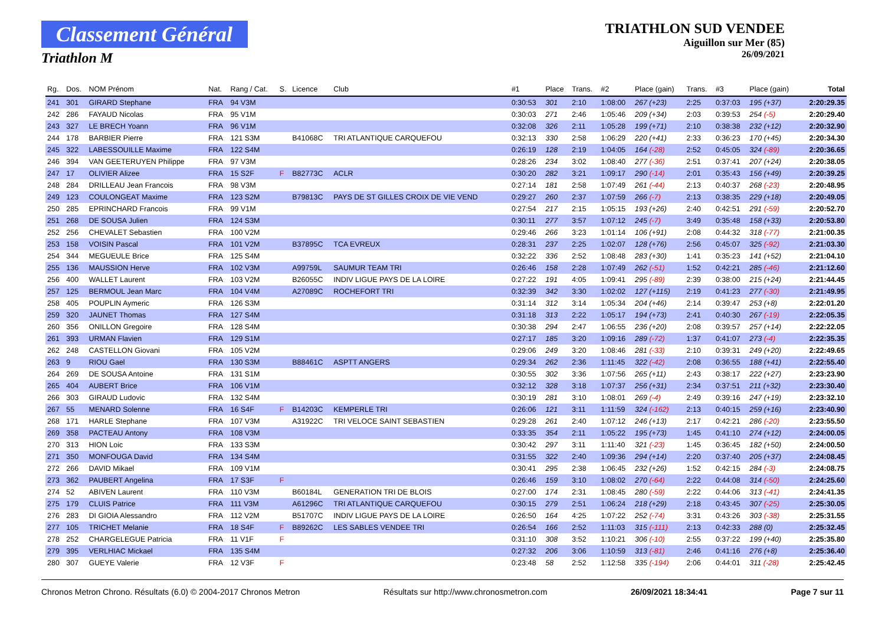Classement Général
Triathlon M
TRIATHLON SUD VENDEE
Aiguillon sur Mer (85)
26/09/2021
| Rg. | Dos. | NOM Prénom | Nat. | Rang / Cat. | S. | Licence | Club | #1 | Place | Trans. | #2 | Place (gain) | Trans. | #3 | Place (gain) | Total |
| --- | --- | --- | --- | --- | --- | --- | --- | --- | --- | --- | --- | --- | --- | --- | --- | --- |
| 241 | 301 | GIRARD Stephane | FRA | 94 V3M | | | | 0:30:53 | 301 | 2:10 | 1:08:00 | 267 (+23) | 2:25 | 0:37:03 | 195 (+37) | 2:20:29.35 |
| 242 | 286 | FAYAUD Nicolas | FRA | 95 V1M | | | | 0:30:03 | 271 | 2:46 | 1:05:46 | 209 (+34) | 2:03 | 0:39:53 | 254 (-5) | 2:20:29.40 |
| 243 | 327 | LE BRECH Yoann | FRA | 96 V1M | | | | 0:32:08 | 326 | 2:11 | 1:05:28 | 199 (+71) | 2:10 | 0:38:38 | 232 (+12) | 2:20:32.90 |
| 244 | 178 | BARBIER Pierre | FRA | 121 S3M | | B41068C | TRI ATLANTIQUE CARQUEFOU | 0:32:13 | 330 | 2:58 | 1:06:29 | 220 (+41) | 2:33 | 0:36:23 | 170 (+45) | 2:20:34.30 |
| 245 | 322 | LABESSOUILLE Maxime | FRA | 122 S4M | | | | 0:26:19 | 128 | 2:19 | 1:04:05 | 164 (-28) | 2:52 | 0:45:05 | 324 (-89) | 2:20:36.65 |
| 246 | 394 | VAN GEETERUYEN Philippe | FRA | 97 V3M | | | | 0:28:26 | 234 | 3:02 | 1:08:40 | 277 (-36) | 2:51 | 0:37:41 | 207 (+24) | 2:20:38.05 |
| 247 | 17 | OLIVIER Alizee | FRA | 15 S2F | F | B82773C | ACLR | 0:30:20 | 282 | 3:21 | 1:09:17 | 290 (-14) | 2:01 | 0:35:43 | 156 (+49) | 2:20:39.25 |
| 248 | 284 | DRILLEAU Jean Francois | FRA | 98 V3M | | | | 0:27:14 | 181 | 2:58 | 1:07:49 | 261 (-44) | 2:13 | 0:40:37 | 268 (-23) | 2:20:48.95 |
| 249 | 123 | COULONGEAT Maxime | FRA | 123 S2M | | B79813C | PAYS DE ST GILLES CROIX DE VIE VEND | 0:29:27 | 260 | 2:37 | 1:07:59 | 266 (-7) | 2:13 | 0:38:35 | 229 (+18) | 2:20:49.05 |
| 250 | 285 | EPRINCHARD Francois | FRA | 99 V1M | | | | 0:27:54 | 217 | 2:15 | 1:05:15 | 193 (+26) | 2:40 | 0:42:51 | 291 (-59) | 2:20:52.70 |
| 251 | 268 | DE SOUSA Julien | FRA | 124 S3M | | | | 0:30:11 | 277 | 3:57 | 1:07:12 | 245 (-7) | 3:49 | 0:35:48 | 158 (+33) | 2:20:53.80 |
| 252 | 256 | CHEVALET Sebastien | FRA | 100 V2M | | | | 0:29:46 | 266 | 3:23 | 1:01:14 | 106 (+91) | 2:08 | 0:44:32 | 318 (-77) | 2:21:00.35 |
| 253 | 158 | VOISIN Pascal | FRA | 101 V2M | | B37895C | TCA EVREUX | 0:28:31 | 237 | 2:25 | 1:02:07 | 128 (+76) | 2:56 | 0:45:07 | 325 (-92) | 2:21:03.30 |
| 254 | 344 | MEGUEULE Brice | FRA | 125 S4M | | | | 0:32:22 | 336 | 2:52 | 1:08:48 | 283 (+30) | 1:41 | 0:35:23 | 141 (+52) | 2:21:04.10 |
| 255 | 136 | MAUSSION Herve | FRA | 102 V3M | | A99759L | SAUMUR TEAM TRI | 0:26:46 | 158 | 2:28 | 1:07:49 | 262 (-51) | 1:52 | 0:42:21 | 285 (-46) | 2:21:12.60 |
| 256 | 400 | WALLET Laurent | FRA | 103 V2M | | B26055C | INDIV LIGUE PAYS DE LA LOIRE | 0:27:22 | 191 | 4:05 | 1:09:41 | 295 (-89) | 2:39 | 0:38:00 | 215 (+24) | 2:21:44.45 |
| 257 | 125 | BERMOUL Jean Marc | FRA | 104 V4M | | A27089C | ROCHEFORT TRI | 0:32:39 | 342 | 3:30 | 1:02:02 | 127 (+115) | 2:19 | 0:41:23 | 277 (-30) | 2:21:49.95 |
| 258 | 405 | POUPLIN Aymeric | FRA | 126 S3M | | | | 0:31:14 | 312 | 3:14 | 1:05:34 | 204 (+46) | 2:14 | 0:39:47 | 253 (+8) | 2:22:01.20 |
| 259 | 320 | JAUNET Thomas | FRA | 127 S4M | | | | 0:31:18 | 313 | 2:22 | 1:05:17 | 194 (+73) | 2:41 | 0:40:30 | 267 (-19) | 2:22:05.35 |
| 260 | 356 | ONILLON Gregoire | FRA | 128 S4M | | | | 0:30:38 | 294 | 2:47 | 1:06:55 | 236 (+20) | 2:08 | 0:39:57 | 257 (+14) | 2:22:22.05 |
| 261 | 393 | URMAN Flavien | FRA | 129 S1M | | | | 0:27:17 | 185 | 3:20 | 1:09:16 | 289 (-72) | 1:37 | 0:41:07 | 273 (-4) | 2:22:35.35 |
| 262 | 248 | CASTELLON Giovani | FRA | 105 V2M | | | | 0:29:06 | 249 | 3:20 | 1:08:46 | 281 (-33) | 2:10 | 0:39:31 | 249 (+20) | 2:22:49.65 |
| 263 | 9 | RIOU Gael | FRA | 130 S3M | | B88461C | ASPTT ANGERS | 0:29:34 | 262 | 2:36 | 1:11:45 | 322 (-42) | 2:08 | 0:36:55 | 188 (+41) | 2:22:55.40 |
| 264 | 269 | DE SOUSA Antoine | FRA | 131 S1M | | | | 0:30:55 | 302 | 3:36 | 1:07:56 | 265 (+11) | 2:43 | 0:38:17 | 222 (+27) | 2:23:23.90 |
| 265 | 404 | AUBERT Brice | FRA | 106 V1M | | | | 0:32:12 | 328 | 3:18 | 1:07:37 | 256 (+31) | 2:34 | 0:37:51 | 211 (+32) | 2:23:30.40 |
| 266 | 303 | GIRAUD Ludovic | FRA | 132 S4M | | | | 0:30:19 | 281 | 3:10 | 1:08:01 | 269 (-4) | 2:49 | 0:39:16 | 247 (+19) | 2:23:32.10 |
| 267 | 55 | MENARD Solenne | FRA | 16 S4F | F | B14203C | KEMPERLE TRI | 0:26:06 | 121 | 3:11 | 1:11:59 | 324 (-162) | 2:13 | 0:40:15 | 259 (+16) | 2:23:40.90 |
| 268 | 171 | HARLE Stephane | FRA | 107 V3M | | A31922C | TRI VELOCE SAINT SEBASTIEN | 0:29:28 | 261 | 2:40 | 1:07:12 | 246 (+13) | 2:17 | 0:42:21 | 286 (-20) | 2:23:55.50 |
| 269 | 358 | PACTEAU Antony | FRA | 108 V3M | | | | 0:33:35 | 354 | 2:11 | 1:05:22 | 195 (+73) | 1:45 | 0:41:10 | 274 (+12) | 2:24:00.05 |
| 270 | 313 | HION Loic | FRA | 133 S3M | | | | 0:30:42 | 297 | 3:11 | 1:11:40 | 321 (-23) | 1:45 | 0:36:45 | 182 (+50) | 2:24:00.50 |
| 271 | 350 | MONFOUGA David | FRA | 134 S4M | | | | 0:31:55 | 322 | 2:40 | 1:09:36 | 294 (+14) | 2:20 | 0:37:40 | 205 (+37) | 2:24:08.45 |
| 272 | 266 | DAVID Mikael | FRA | 109 V1M | | | | 0:30:41 | 295 | 2:38 | 1:06:45 | 232 (+26) | 1:52 | 0:42:15 | 284 (-3) | 2:24:08.75 |
| 273 | 362 | PAUBERT Angelina | FRA | 17 S3F | F | | | 0:26:46 | 159 | 3:10 | 1:08:02 | 270 (-64) | 2:22 | 0:44:08 | 314 (-50) | 2:24:25.60 |
| 274 | 52 | ABIVEN Laurent | FRA | 110 V3M | | B60184L | GENERATION TRI DE BLOIS | 0:27:00 | 174 | 2:31 | 1:08:45 | 280 (-59) | 2:22 | 0:44:06 | 313 (-41) | 2:24:41.35 |
| 275 | 179 | CLUIS Patrice | FRA | 111 V3M | | A61296C | TRI ATLANTIQUE CARQUEFOU | 0:30:15 | 279 | 2:51 | 1:06:24 | 218 (+29) | 2:18 | 0:43:45 | 307 (-25) | 2:25:30.05 |
| 276 | 283 | DI GIOIA Alessandro | FRA | 112 V2M | | B51707C | INDIV LIGUE PAYS DE LA LOIRE | 0:26:50 | 164 | 4:25 | 1:07:22 | 252 (-74) | 3:31 | 0:43:26 | 303 (-38) | 2:25:31.55 |
| 277 | 105 | TRICHET Melanie | FRA | 18 S4F | F | B89262C | LES SABLES VENDEE TRI | 0:26:54 | 166 | 2:52 | 1:11:03 | 315 (-111) | 2:13 | 0:42:33 | 288 (0) | 2:25:32.45 |
| 278 | 252 | CHARGELEGUE Patricia | FRA | 11 V1F | F | | | 0:31:10 | 308 | 3:52 | 1:10:21 | 306 (-10) | 2:55 | 0:37:22 | 199 (+40) | 2:25:35.80 |
| 279 | 395 | VERLHIAC Mickael | FRA | 135 S4M | | | | 0:27:32 | 206 | 3:06 | 1:10:59 | 313 (-81) | 2:46 | 0:41:16 | 276 (+8) | 2:25:36.40 |
| 280 | 307 | GUEYE Valerie | FRA | 12 V3F | F | | | 0:23:48 | 58 | 2:52 | 1:12:58 | 335 (-194) | 2:06 | 0:44:01 | 311 (-28) | 2:25:42.45 |
Chronos Metron Chrono. Résultats (6.0) © 2004-2017 Chronos Metron Résultats sur http://www.chronosmetron.com 26/09/2021 18:34:41 Page 7 sur 11